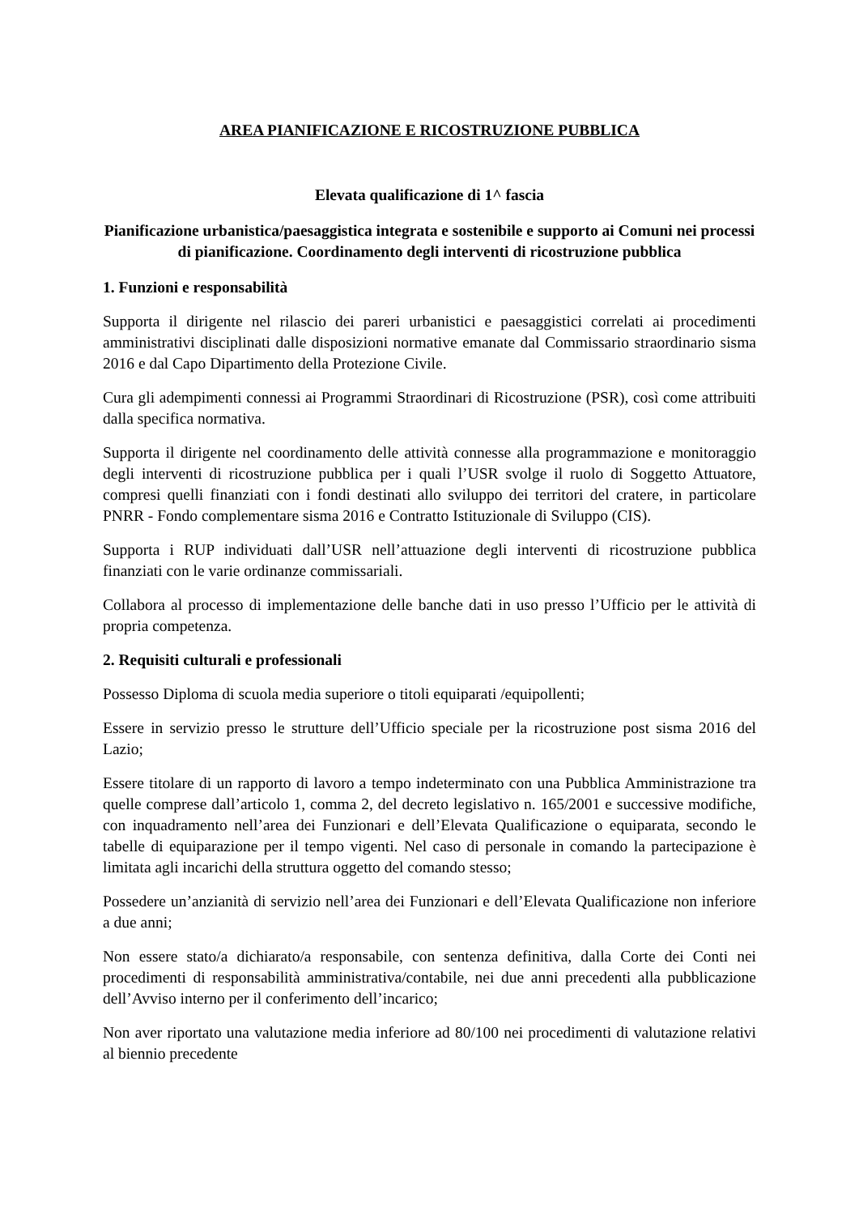AREA PIANIFICAZIONE E RICOSTRUZIONE PUBBLICA
Elevata qualificazione di 1^ fascia
Pianificazione urbanistica/paesaggistica integrata e sostenibile e supporto ai Comuni nei processi di pianificazione. Coordinamento degli interventi di ricostruzione pubblica
1. Funzioni e responsabilità
Supporta il dirigente nel rilascio dei pareri urbanistici e paesaggistici correlati ai procedimenti amministrativi disciplinati dalle disposizioni normative emanate dal Commissario straordinario sisma 2016 e dal Capo Dipartimento della Protezione Civile.
Cura gli adempimenti connessi ai Programmi Straordinari di Ricostruzione (PSR), così come attribuiti dalla specifica normativa.
Supporta il dirigente nel coordinamento delle attività connesse alla programmazione e monitoraggio degli interventi di ricostruzione pubblica per i quali l’USR svolge il ruolo di Soggetto Attuatore, compresi quelli finanziati con i fondi destinati allo sviluppo dei territori del cratere, in particolare PNRR - Fondo complementare sisma 2016 e Contratto Istituzionale di Sviluppo (CIS).
Supporta i RUP individuati dall’USR nell’attuazione degli interventi di ricostruzione pubblica finanziati con le varie ordinanze commissariali.
Collabora al processo di implementazione delle banche dati in uso presso l’Ufficio per le attività di propria competenza.
2. Requisiti culturali e professionali
Possesso Diploma di scuola media superiore o titoli equiparati /equipollenti;
Essere in servizio presso le strutture dell’Ufficio speciale per la ricostruzione post sisma 2016 del Lazio;
Essere titolare di un rapporto di lavoro a tempo indeterminato con una Pubblica Amministrazione tra quelle comprese dall’articolo 1, comma 2, del decreto legislativo n. 165/2001 e successive modifiche, con inquadramento nell’area dei Funzionari e dell’Elevata Qualificazione o equiparata, secondo le tabelle di equiparazione per il tempo vigenti. Nel caso di personale in comando la partecipazione è limitata agli incarichi della struttura oggetto del comando stesso;
Possedere un’anzianità di servizio nell’area dei Funzionari e dell’Elevata Qualificazione non inferiore a due anni;
Non essere stato/a dichiarato/a responsabile, con sentenza definitiva, dalla Corte dei Conti nei procedimenti di responsabilità amministrativa/contabile, nei due anni precedenti alla pubblicazione dell’Avviso interno per il conferimento dell’incarico;
Non aver riportato una valutazione media inferiore ad 80/100 nei procedimenti di valutazione relativi al biennio precedente